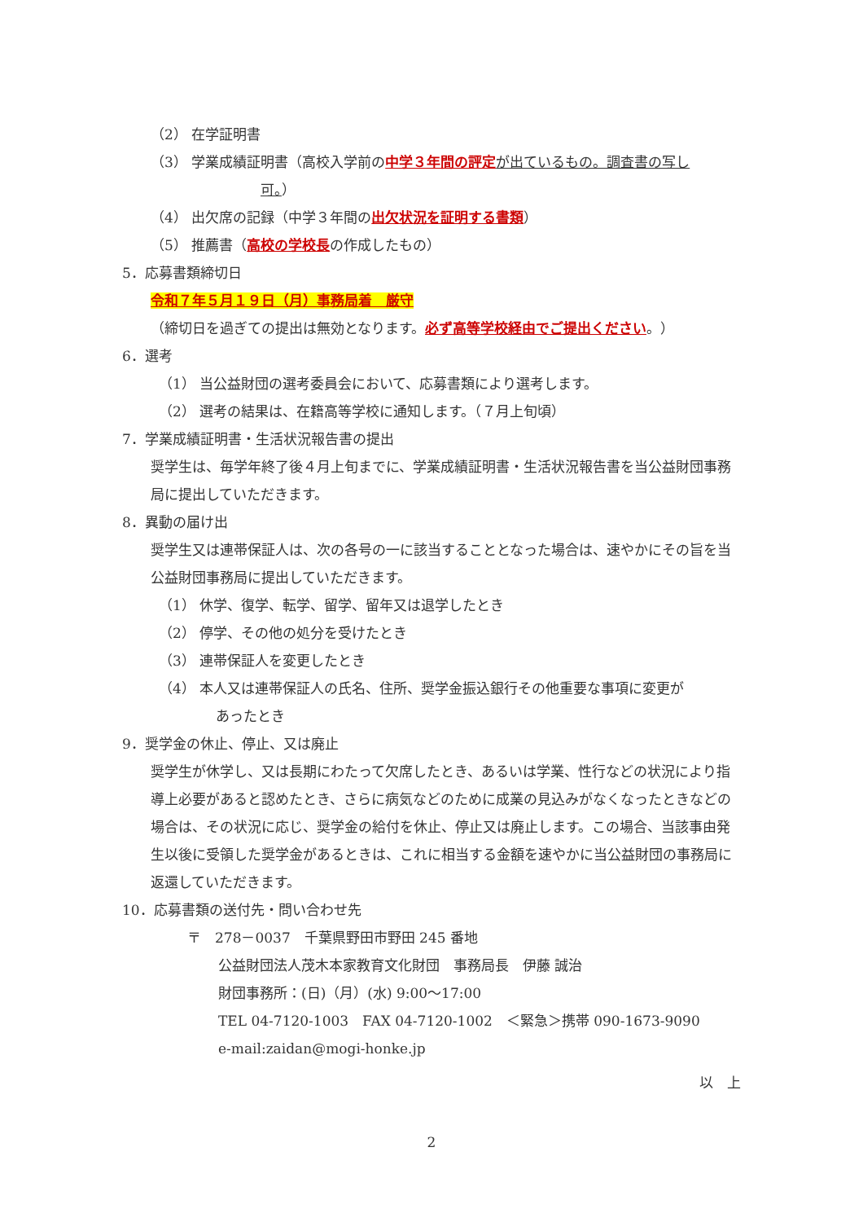（2） 在学証明書
（3） 学業成績証明書（高校入学前の中学３年間の評定 が出ているもの。調査書の写し
可。）
（4） 出欠席の記録（中学３年間の出欠状況を証明する書類）
（5） 推薦書（高校の学校長の作成したもの）
5．応募書類締切日
令和７年５月１９日（月）事務局着　厳守
（締切日を過ぎての提出は無効となります。必ず高等学校経由でご提出ください。）
6．選考
（1） 当公益財団の選考委員会において、応募書類により選考します。
（2） 選考の結果は、在籍高等学校に通知します。（７月上旬頃）
7．学業成績証明書・生活状況報告書の提出
奨学生は、毎学年終了後４月上旬までに、学業成績証明書・生活状況報告書を当公益財団事務局に提出していただきます。
8．異動の届け出
奨学生又は連帯保証人は、次の各号の一に該当することとなった場合は、速やかにその旨を当公益財団事務局に提出していただきます。
（1） 休学、復学、転学、留学、留年又は退学したとき
（2） 停学、その他の処分を受けたとき
（3） 連帯保証人を変更したとき
（4） 本人又は連帯保証人の氏名、住所、奨学金振込銀行その他重要な事項に変更が
あったとき
9．奨学金の休止、停止、又は廃止
奨学生が休学し、又は長期にわたって欠席したとき、あるいは学業、性行などの状況により指導上必要があると認めたとき、さらに病気などのために成業の見込みがなくなったときなどの場合は、その状況に応じ、奨学金の給付を休止、停止又は廃止します。この場合、当該事由発生以後に受領した奨学金があるときは、これに相当する金額を速やかに当公益財団の事務局に返還していただきます。
10．応募書類の送付先・問い合わせ先
〒　278－0037　千葉県野田市野田 245 番地
公益財団法人茂木本家教育文化財団　事務局長　伊藤 誠治
財団事務所：(日)（月）(水) 9:00～17:00
TEL 04-7120-1003　FAX 04-7120-1002　＜緊急＞携帯 090-1673-9090
e-mail:zaidan@mogi-honke.jp
以　上
2